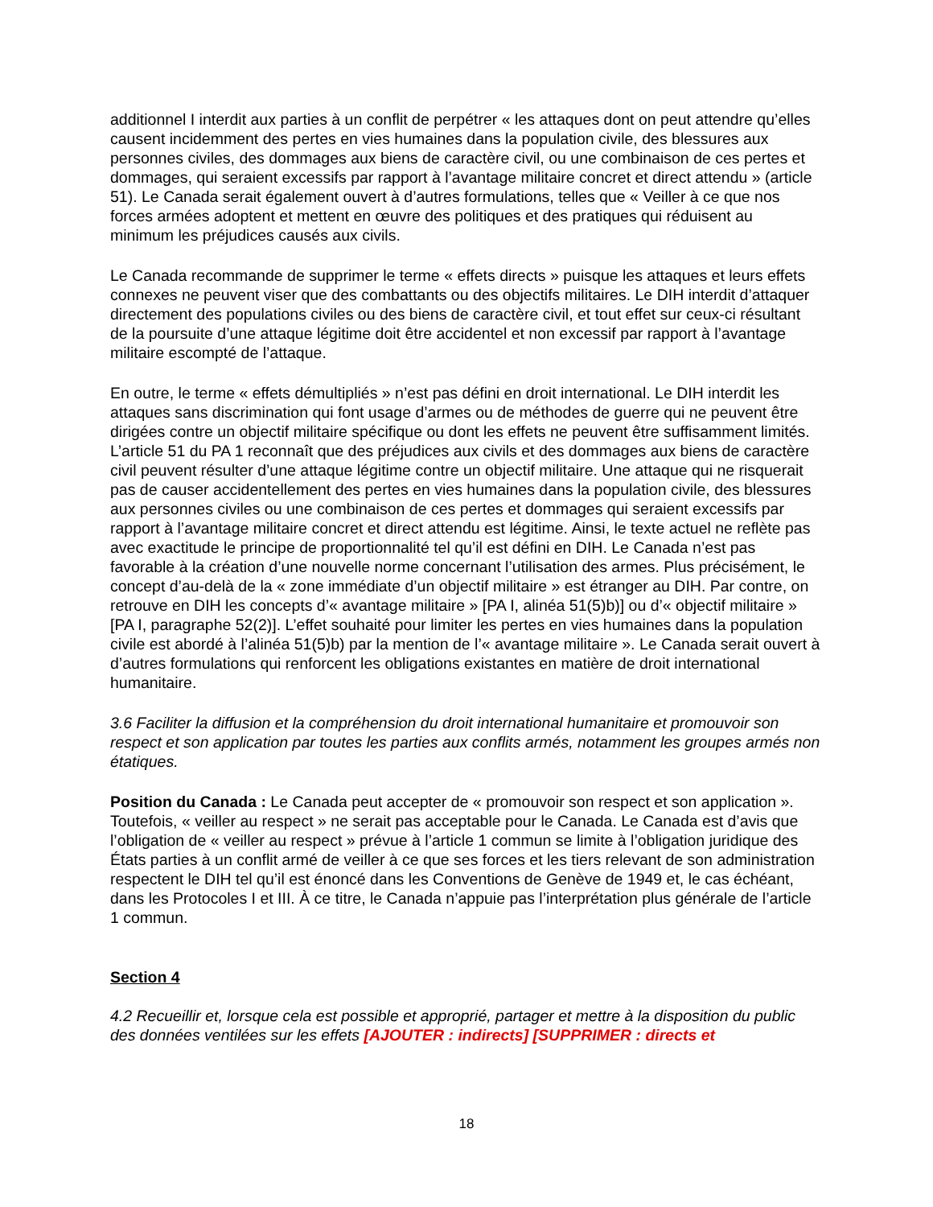additionnel I interdit aux parties à un conflit de perpétrer « les attaques dont on peut attendre qu’elles causent incidemment des pertes en vies humaines dans la population civile, des blessures aux personnes civiles, des dommages aux biens de caractère civil, ou une combinaison de ces pertes et dommages, qui seraient excessifs par rapport à l’avantage militaire concret et direct attendu » (article 51). Le Canada serait également ouvert à d’autres formulations, telles que « Veiller à ce que nos forces armées adoptent et mettent en œuvre des politiques et des pratiques qui réduisent au minimum les préjudices causés aux civils.
Le Canada recommande de supprimer le terme « effets directs » puisque les attaques et leurs effets connexes ne peuvent viser que des combattants ou des objectifs militaires. Le DIH interdit d’attaquer directement des populations civiles ou des biens de caractère civil, et tout effet sur ceux-ci résultant de la poursuite d’une attaque légitime doit être accidentel et non excessif par rapport à l’avantage militaire escompté de l’attaque.
En outre, le terme « effets démultipliés » n’est pas défini en droit international. Le DIH interdit les attaques sans discrimination qui font usage d’armes ou de méthodes de guerre qui ne peuvent être dirigées contre un objectif militaire spécifique ou dont les effets ne peuvent être suffisamment limités. L’article 51 du PA 1 reconnaît que des préjudices aux civils et des dommages aux biens de caractère civil peuvent résulter d’une attaque légitime contre un objectif militaire. Une attaque qui ne risquerait pas de causer accidentellement des pertes en vies humaines dans la population civile, des blessures aux personnes civiles ou une combinaison de ces pertes et dommages qui seraient excessifs par rapport à l’avantage militaire concret et direct attendu est légitime. Ainsi, le texte actuel ne reflète pas avec exactitude le principe de proportionnalité tel qu’il est défini en DIH. Le Canada n’est pas favorable à la création d’une nouvelle norme concernant l’utilisation des armes. Plus précisément, le concept d’au-delà de la « zone immédiate d’un objectif militaire » est étranger au DIH. Par contre, on retrouve en DIH les concepts d’« avantage militaire » [PA I, alinéa 51(5)b)] ou d’« objectif militaire » [PA I, paragraphe 52(2)]. L’effet souhaité pour limiter les pertes en vies humaines dans la population civile est abordé à l’alinéa 51(5)b) par la mention de l’« avantage militaire ». Le Canada serait ouvert à d’autres formulations qui renforcent les obligations existantes en matière de droit international humanitaire.
3.6 Faciliter la diffusion et la compréhension du droit international humanitaire et promouvoir son respect et son application par toutes les parties aux conflits armés, notamment les groupes armés non étatiques.
Position du Canada : Le Canada peut accepter de « promouvoir son respect et son application ». Toutefois, « veiller au respect » ne serait pas acceptable pour le Canada. Le Canada est d’avis que l’obligation de « veiller au respect » prévue à l’article 1 commun se limite à l’obligation juridique des États parties à un conflit armé de veiller à ce que ses forces et les tiers relevant de son administration respectent le DIH tel qu’il est énoncé dans les Conventions de Genève de 1949 et, le cas échéant, dans les Protocoles I et III. À ce titre, le Canada n’appuie pas l’interprétation plus générale de l’article 1 commun.
Section 4
4.2 Recueillir et, lorsque cela est possible et approprié, partager et mettre à la disposition du public des données ventilées sur les effets [AJOUTER : indirects] [SUPPRIMER : directs et
18